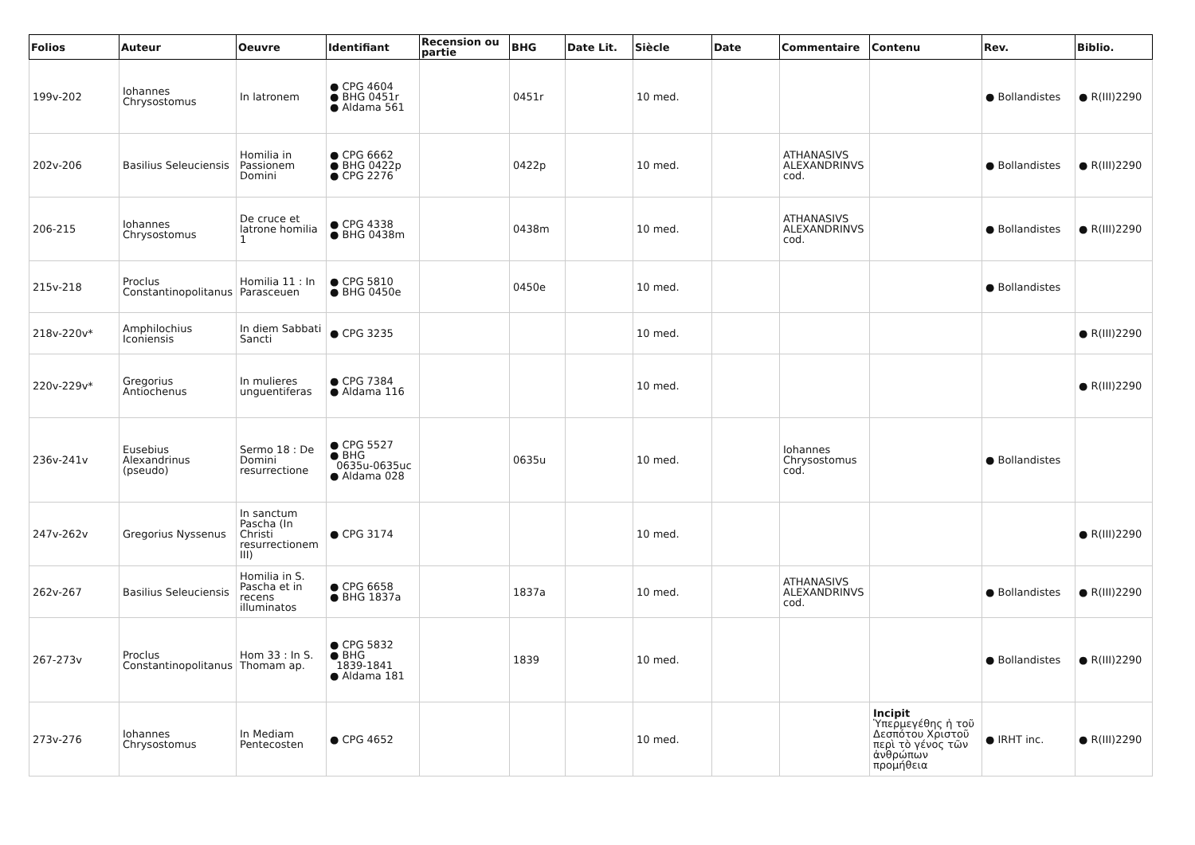| Folios | Auteur | Oeuvre | Identifiant | Recension ou partie | BHG | Date Lit. | Siècle | Date | Commentaire | Contenu | Rev. | Biblio. |
| --- | --- | --- | --- | --- | --- | --- | --- | --- | --- | --- | --- | --- |
| 199v-202 | Iohannes Chrysostomus | In latronem | ● CPG 4604 ● BHG 0451r ● Aldama 561 | | 0451r | | 10 med. | | | | ● Bollandistes | ● R(III)2290 |
| 202v-206 | Basilius Seleuciensis | Homilia in Passionem Domini | ● CPG 6662 ● BHG 0422p ● CPG 2276 | | 0422p | | 10 med. | | ATHANASIVS ALEXANDRINVS cod. | | ● Bollandistes | ● R(III)2290 |
| 206-215 | Iohannes Chrysostomus | De cruce et latrone homilia 1 | ● CPG 4338 ● BHG 0438m | | 0438m | | 10 med. | | ATHANASIVS ALEXANDRINVS cod. | | ● Bollandistes | ● R(III)2290 |
| 215v-218 | Proclus Constantinopolitanus | Homilia 11 : In Parasceuen | ● CPG 5810 ● BHG 0450e | | 0450e | | 10 med. | | | | ● Bollandistes | |
| 218v-220v* | Amphilochius Iconiensis | In diem Sabbati Sancti | ● CPG 3235 | | | | 10 med. | | | | | ● R(III)2290 |
| 220v-229v* | Gregorius Antiochenus | In mulieres unguentiferas | ● CPG 7384 ● Aldama 116 | | | | 10 med. | | | | | ● R(III)2290 |
| 236v-241v | Eusebius Alexandrinus (pseudo) | Sermo 18 : De Domini resurrectione | ● CPG 5527 ● BHG 0635u-0635uc ● Aldama 028 | | 0635u | | 10 med. | | Iohannes Chrysostomus cod. | | ● Bollandistes | |
| 247v-262v | Gregorius Nyssenus | In sanctum Pascha (In Christi resurrectionem III) | ● CPG 3174 | | | | 10 med. | | | | | ● R(III)2290 |
| 262v-267 | Basilius Seleuciensis | Homilia in S. Pascha et in recens illuminatos | ● CPG 6658 ● BHG 1837a | | 1837a | | 10 med. | | ATHANASIVS ALEXANDRINVS cod. | | ● Bollandistes | ● R(III)2290 |
| 267-273v | Proclus Constantinopolitanus | Hom 33 : In S. Thomam ap. | ● CPG 5832 ● BHG 1839-1841 ● Aldama 181 | | 1839 | | 10 med. | | | | ● Bollandistes | ● R(III)2290 |
| 273v-276 | Iohannes Chrysostomus | In Mediam Pentecosten | ● CPG 4652 | | | | 10 med. | | | Incipit Ὑπερμεγέθης ἡ τοῦ Δεσπότου Χριστοῦ περὶ τὸ γένος τῶν ἀνθρώπων προμήθεια | ● IRHT inc. | ● R(III)2290 |